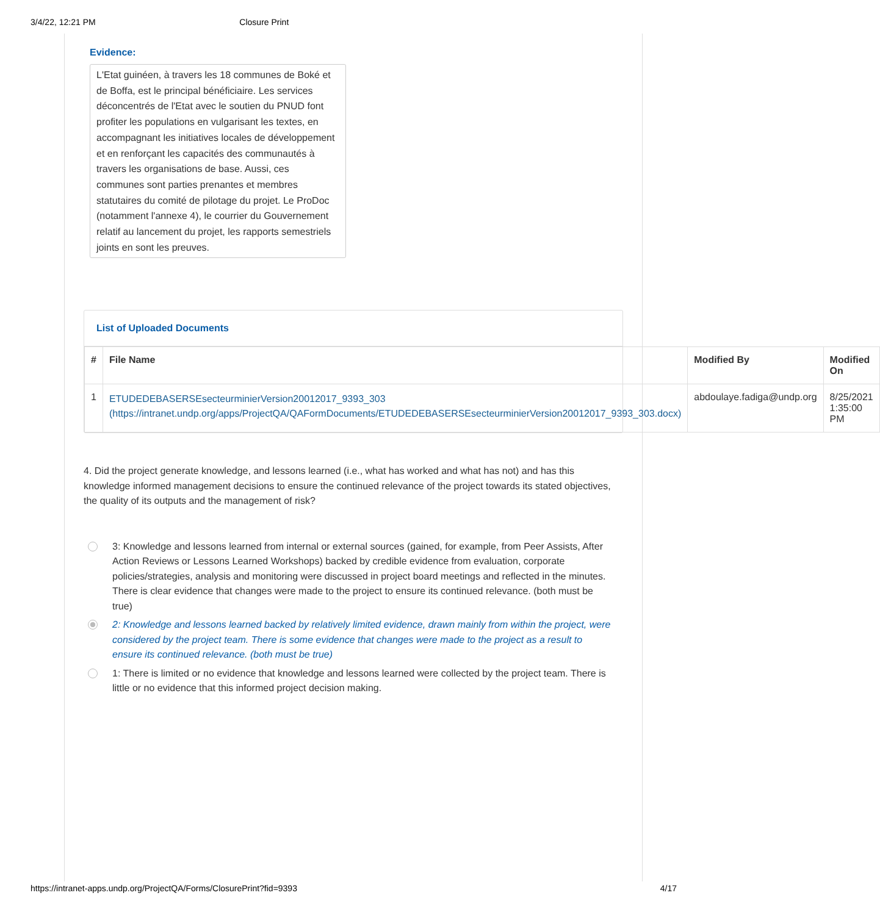3/4/22, 12:21 PM Closure Print
Evidence:
L'Etat guinéen, à travers les 18 communes de Boké et de Boffa, est le principal bénéficiaire. Les services déconcentrés de l'Etat avec le soutien du PNUD font profiter les populations en vulgarisant les textes, en accompagnant les initiatives locales de développement et en renforçant les capacités des communautés à travers les organisations de base. Aussi, ces communes sont parties prenantes et membres statutaires du comité de pilotage du projet. Le ProDoc (notamment l'annexe 4), le courrier du Gouvernement relatif au lancement du projet, les rapports semestriels joints en sont les preuves.
List of Uploaded Documents
| # | File Name | Modified By | Modified On |
| --- | --- | --- | --- |
| 1 | ETUDEDEBASERSEsecteurminierVersion20012017_9393_303 (https://intranet.undp.org/apps/ProjectQA/QAFormDocuments/ETUDEDEBASERSEsecteurminierVersion20012017_9393_303.docx) | abdoulaye.fadiga@undp.org | 8/25/2021 1:35:00 PM |
4. Did the project generate knowledge, and lessons learned (i.e., what has worked and what has not) and has this knowledge informed management decisions to ensure the continued relevance of the project towards its stated objectives, the quality of its outputs and the management of risk?
3: Knowledge and lessons learned from internal or external sources (gained, for example, from Peer Assists, After Action Reviews or Lessons Learned Workshops) backed by credible evidence from evaluation, corporate policies/strategies, analysis and monitoring were discussed in project board meetings and reflected in the minutes. There is clear evidence that changes were made to the project to ensure its continued relevance. (both must be true)
2: Knowledge and lessons learned backed by relatively limited evidence, drawn mainly from within the project, were considered by the project team. There is some evidence that changes were made to the project as a result to ensure its continued relevance. (both must be true)
1: There is limited or no evidence that knowledge and lessons learned were collected by the project team. There is little or no evidence that this informed project decision making.
https://intranet-apps.undp.org/ProjectQA/Forms/ClosurePrint?fid=9393 4/17